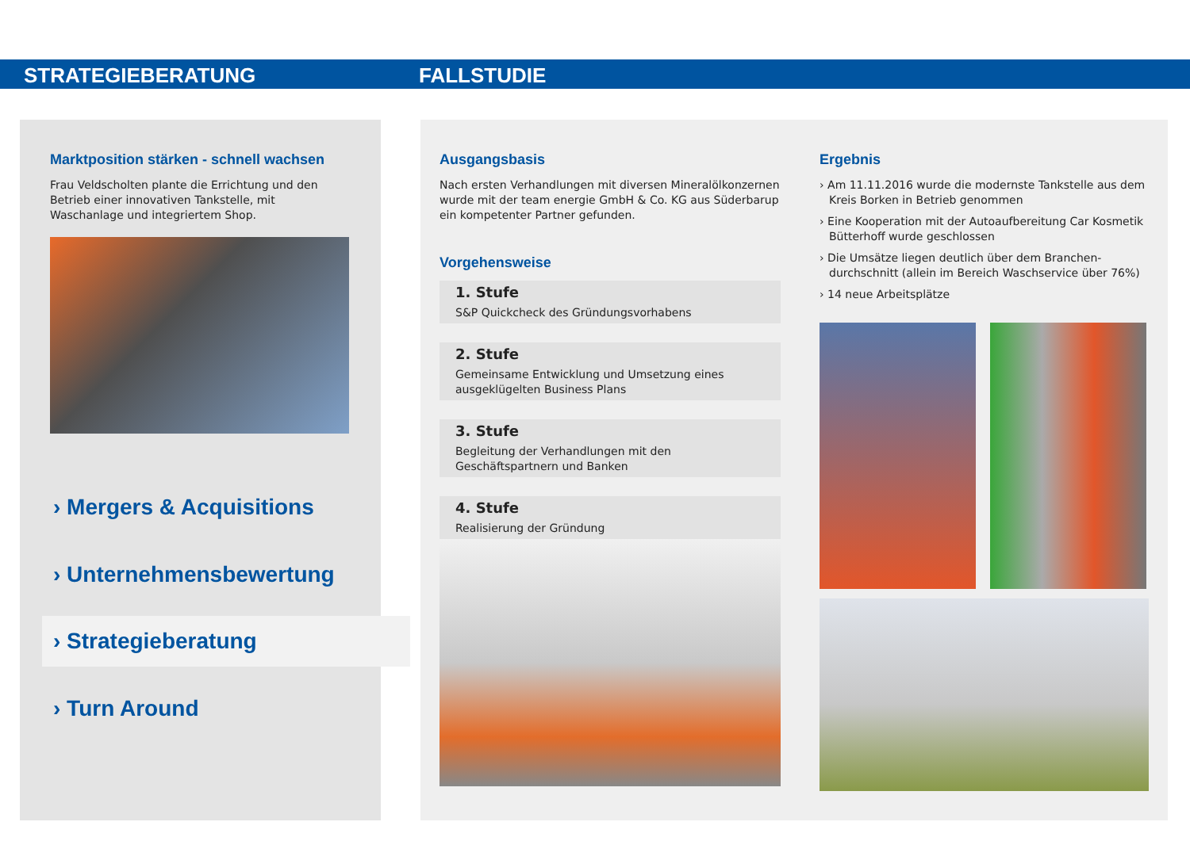STRATEGIEBERATUNG FALLSTUDIE
Marktposition stärken - schnell wachsen
Frau Veldscholten plante die Errichtung und den Betrieb einer innovativen Tankstelle, mit Waschanlage und integriertem Shop.
› Mergers & Acquisitions
› Unternehmensbewertung
› Strategieberatung
› Turn Around
Ausgangsbasis
Nach ersten Verhandlungen mit diversen Mineralölkonzernen wurde mit der team energie GmbH & Co. KG aus Süderbarup ein kompetenter Partner gefunden.
Vorgehensweise
1. Stufe
S&P Quickcheck des Gründungsvorhabens
2. Stufe
Gemeinsame Entwicklung und Umsetzung eines ausgeklügelten Business Plans
3. Stufe
Begleitung der Verhandlungen mit den Geschäftspartnern und Banken
4. Stufe
Realisierung der Gründung
Ergebnis
› Am 11.11.2016 wurde die modernste Tankstelle aus dem Kreis Borken in Betrieb genommen
› Eine Kooperation mit der Autoaufbereitung Car Kosmetik Bütterhoff wurde geschlossen
› Die Umsätze liegen deutlich über dem Branchen-durchschnitt (allein im Bereich Waschservice über 76%)
› 14 neue Arbeitsplätze